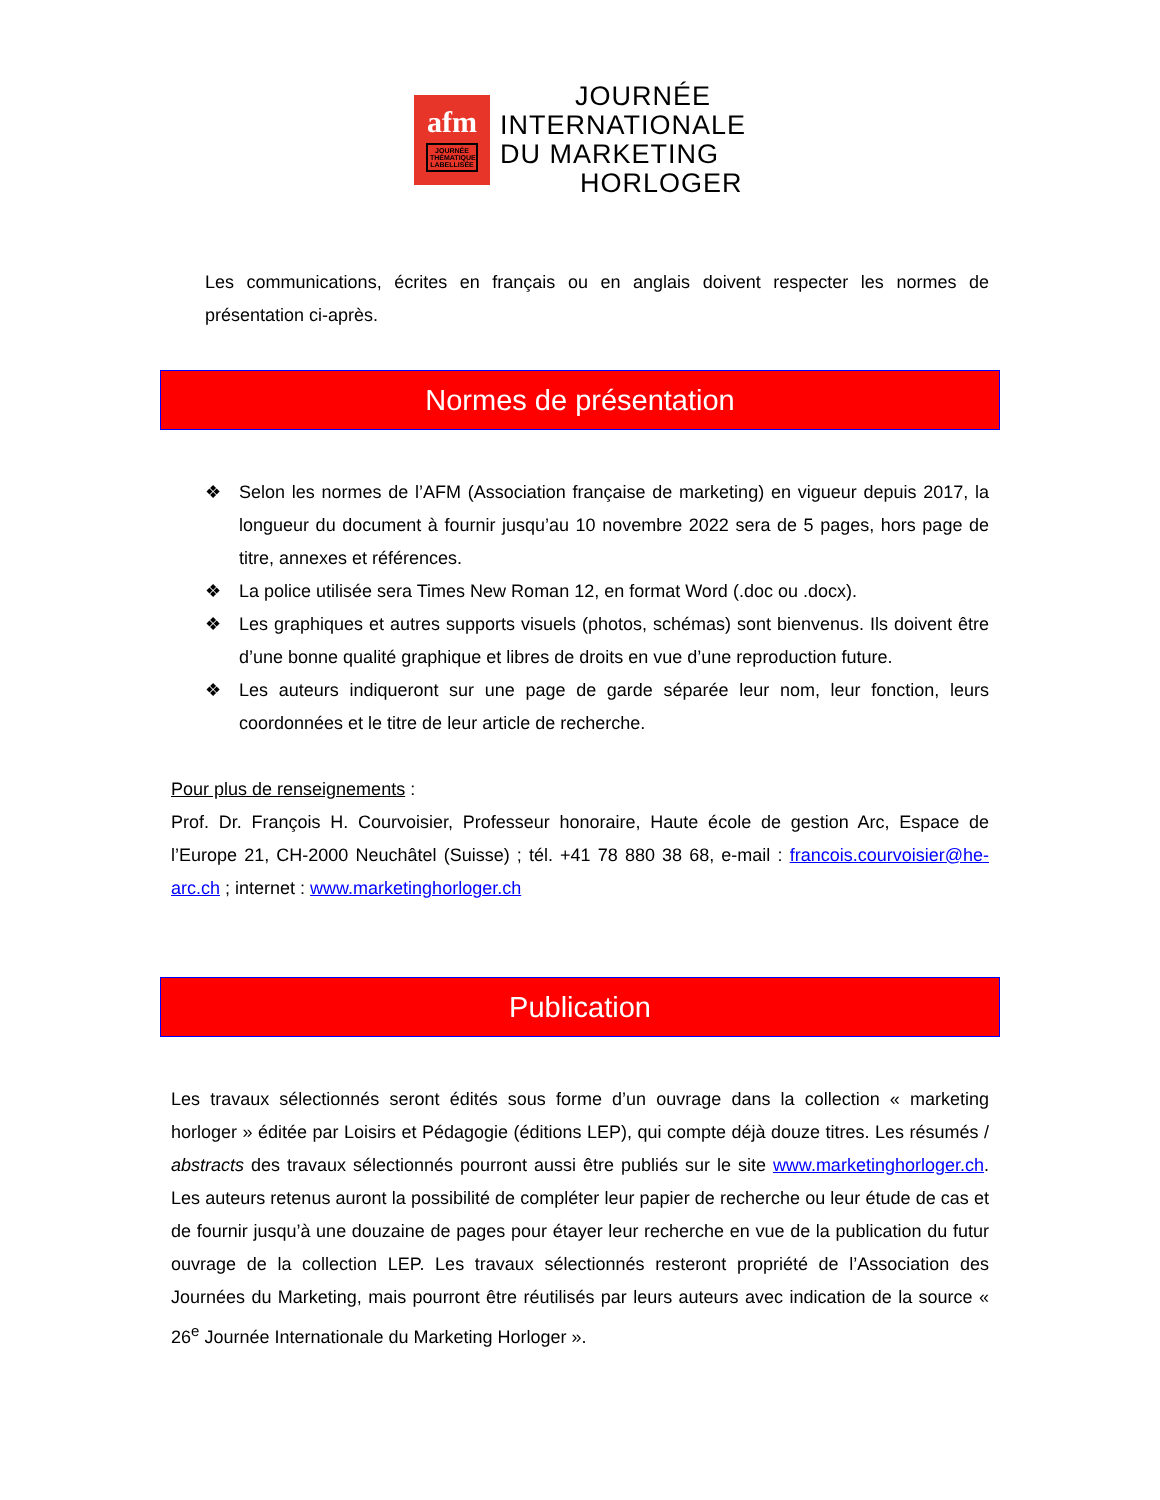afm
JOURNÉE THÉMATIQUE LABELLISÉE
JOURNÉE
INTERNATIONALE
DU MARKETING
HORLOGER
Les communications, écrites en français ou en anglais doivent respecter les normes de présentation ci-après.
Normes de présentation
❖ Selon les normes de l’AFM (Association française de marketing) en vigueur depuis 2017, la longueur du document à fournir jusqu’au 10 novembre 2022 sera de 5 pages, hors page de titre, annexes et références.
❖ La police utilisée sera Times New Roman 12, en format Word (.doc ou .docx).
❖ Les graphiques et autres supports visuels (photos, schémas) sont bienvenus. Ils doivent être d’une bonne qualité graphique et libres de droits en vue d’une reproduction future.
❖ Les auteurs indiqueront sur une page de garde séparée leur nom, leur fonction, leurs coordonnées et le titre de leur article de recherche.
Pour plus de renseignements :
Prof. Dr. François H. Courvoisier, Professeur honoraire, Haute école de gestion Arc, Espace de l’Europe 21, CH-2000 Neuchâtel (Suisse) ; tél. +41 78 880 38 68, e-mail : francois.courvoisier@he-arc.ch ; internet : www.marketinghorloger.ch
Publication
Les travaux sélectionnés seront édités sous forme d’un ouvrage dans la collection « marketing horloger » éditée par Loisirs et Pédagogie (éditions LEP), qui compte déjà douze titres. Les résumés / abstracts des travaux sélectionnés pourront aussi être publiés sur le site www.marketinghorloger.ch. Les auteurs retenus auront la possibilité de compléter leur papier de recherche ou leur étude de cas et de fournir jusqu’à une douzaine de pages pour étayer leur recherche en vue de la publication du futur ouvrage de la collection LEP. Les travaux sélectionnés resteront propriété de l’Association des Journées du Marketing, mais pourront être réutilisés par leurs auteurs avec indication de la source « 26<sup>e</sup> Journée Internationale du Marketing Horloger ».